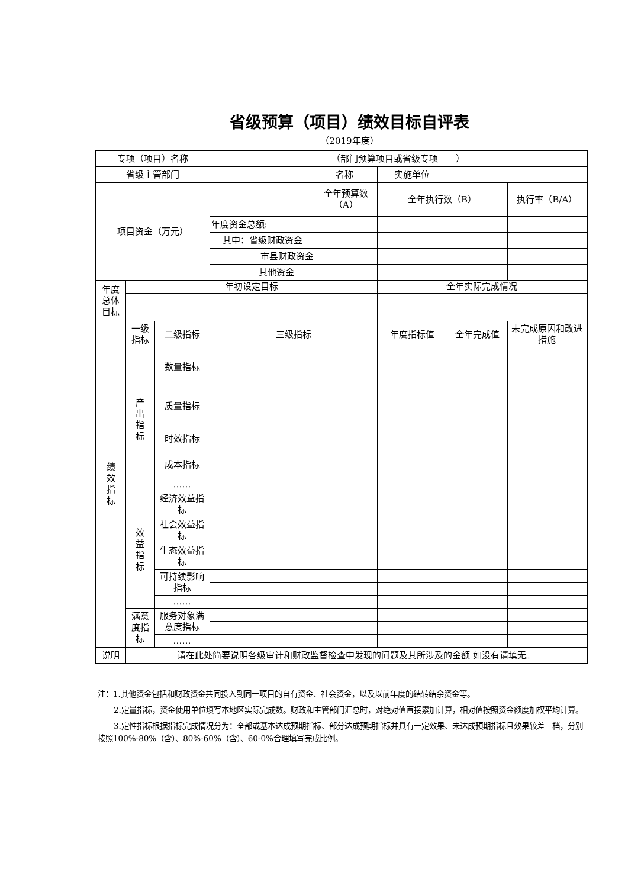省级预算（项目）绩效目标自评表
（2019年度）
| 专项（项目）名称 | | | （部门预算项目或省级专项 ） | | | | |
| 省级主管部门 | | | 名称 | | 实施单位 | | |
| 项目资金（万元） | | | | 全年预算数（A） | 全年执行数（B） | | 执行率（B/A） |
| | | | 年度资金总额: | | | | |
| | | | 其中：省级财政资金 | | | | |
| | | | 市县财政资金 | | | | |
| | | | 其他资金 | | | | |
| 年度 总体 目标 | 年初设定目标 | | | | 全年实际完成情况 | | |
| 绩 效 指 标 | 一级 指标 | 二级指标 | 三级指标 | | 年度指标值 | 全年完成值 | 未完成原因和改进措施 |
| | 产 出 指 标 | 数量指标 | | | | | |
| | | 质量指标 | | | | | |
| | | 时效指标 | | | | | |
| | | 成本指标 | | | | | |
| | | …… | | | | | |
| | 效 益 指 标 | 经济效益指标 | | | | | |
| | | 社会效益指标 | | | | | |
| | | 生态效益指标 | | | | | |
| | | 可持续影响指标 | | | | | |
| | | …… | | | | | |
| | 满意 度指 标 | 服务对象满意度指标 | | | | | |
| | | …… | | | | | |
| 说明 | 请在此处简要说明各级审计和财政监督检查中发现的问题及其所涉及的金额 如没有请填无。 | | | | | | |
注：1.其他资金包括和财政资金共同投入到同一项目的自有资金、社会资金，以及以前年度的结转结余资金等。
2.定量指标，资金使用单位填写本地区实际完成数。财政和主管部门汇总时，对绝对值直接累加计算，相对值按照资金额度加权平均计算。
3.定性指标根据指标完成情况分为：全部或基本达成预期指标、部分达成预期指标并具有一定效果、未达成预期指标且效果较差三档，分别按照100%-80%（含）、80%-60%（含）、60-0%合理填写完成比例。